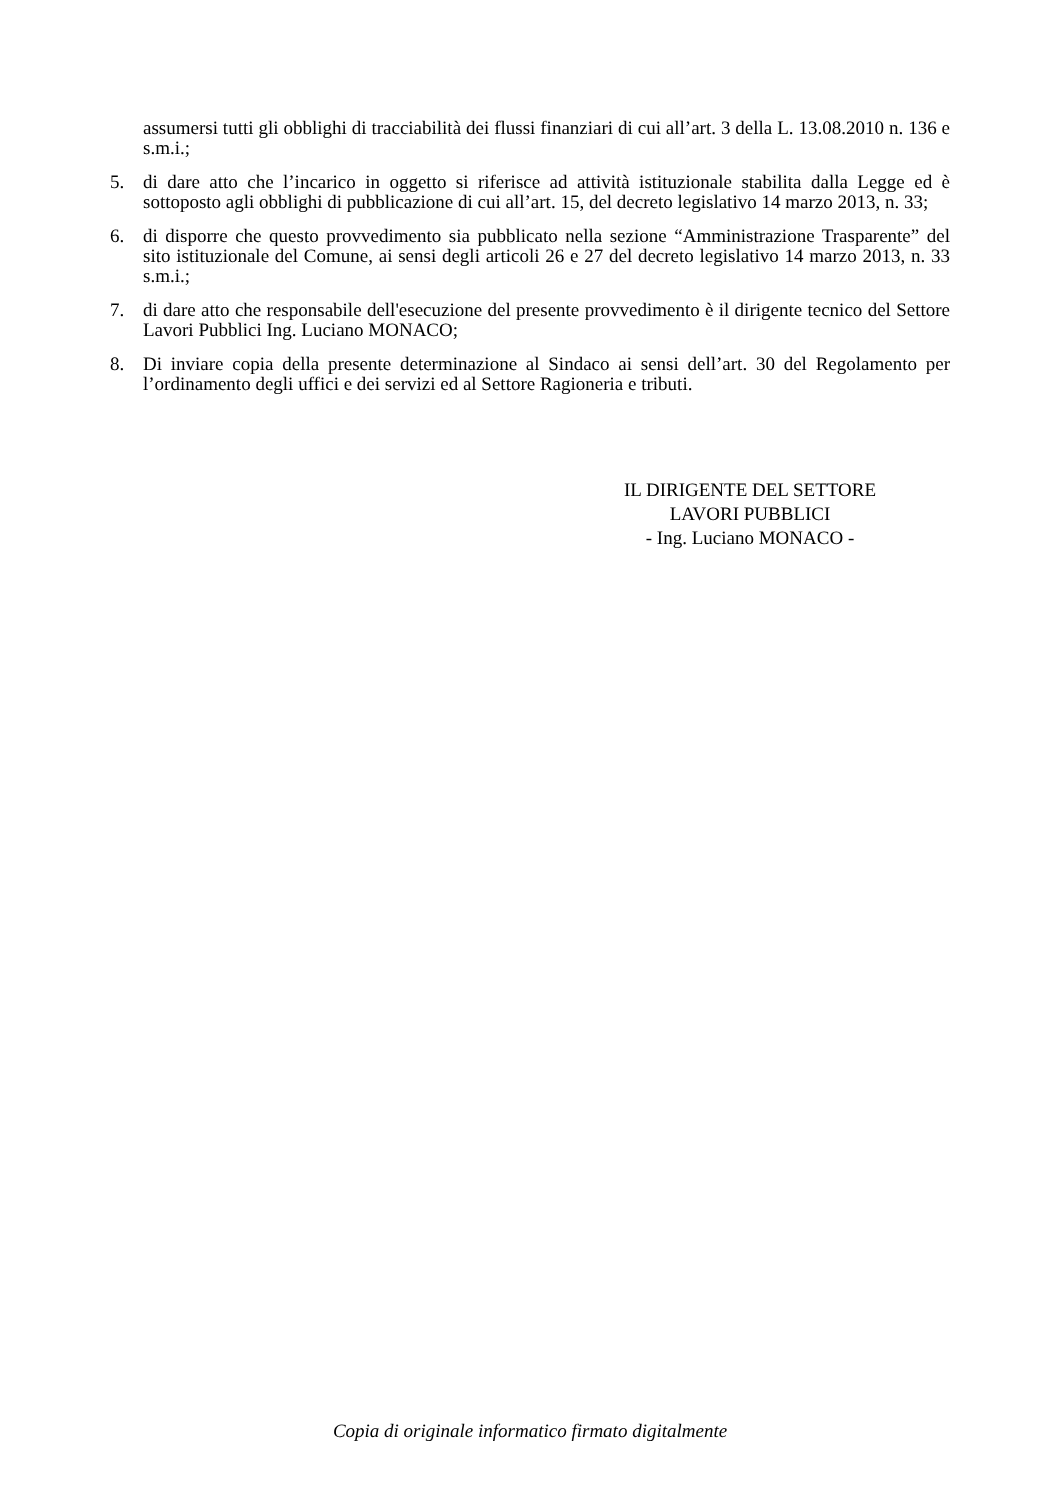assumersi tutti gli obblighi di tracciabilità dei flussi finanziari di cui all’art. 3 della L. 13.08.2010 n. 136 e s.m.i.;
5. di dare atto che l’incarico in oggetto si riferisce ad attività istituzionale stabilita dalla Legge ed è sottoposto agli obblighi di pubblicazione di cui all’art. 15, del decreto legislativo 14 marzo 2013, n. 33;
6. di disporre che questo provvedimento sia pubblicato nella sezione “Amministrazione Trasparente” del sito istituzionale del Comune, ai sensi degli articoli 26 e 27 del decreto legislativo 14 marzo 2013, n. 33 s.m.i.;
7. di dare atto che responsabile dell'esecuzione del presente provvedimento è il dirigente tecnico del Settore Lavori Pubblici Ing. Luciano MONACO;
8. Di inviare copia della presente determinazione al Sindaco ai sensi dell’art. 30 del Regolamento per l’ordinamento degli uffici e dei servizi ed al Settore Ragioneria e tributi.
IL DIRIGENTE DEL SETTORE
LAVORI PUBBLICI
- Ing. Luciano MONACO -
Copia di originale informatico firmato digitalmente